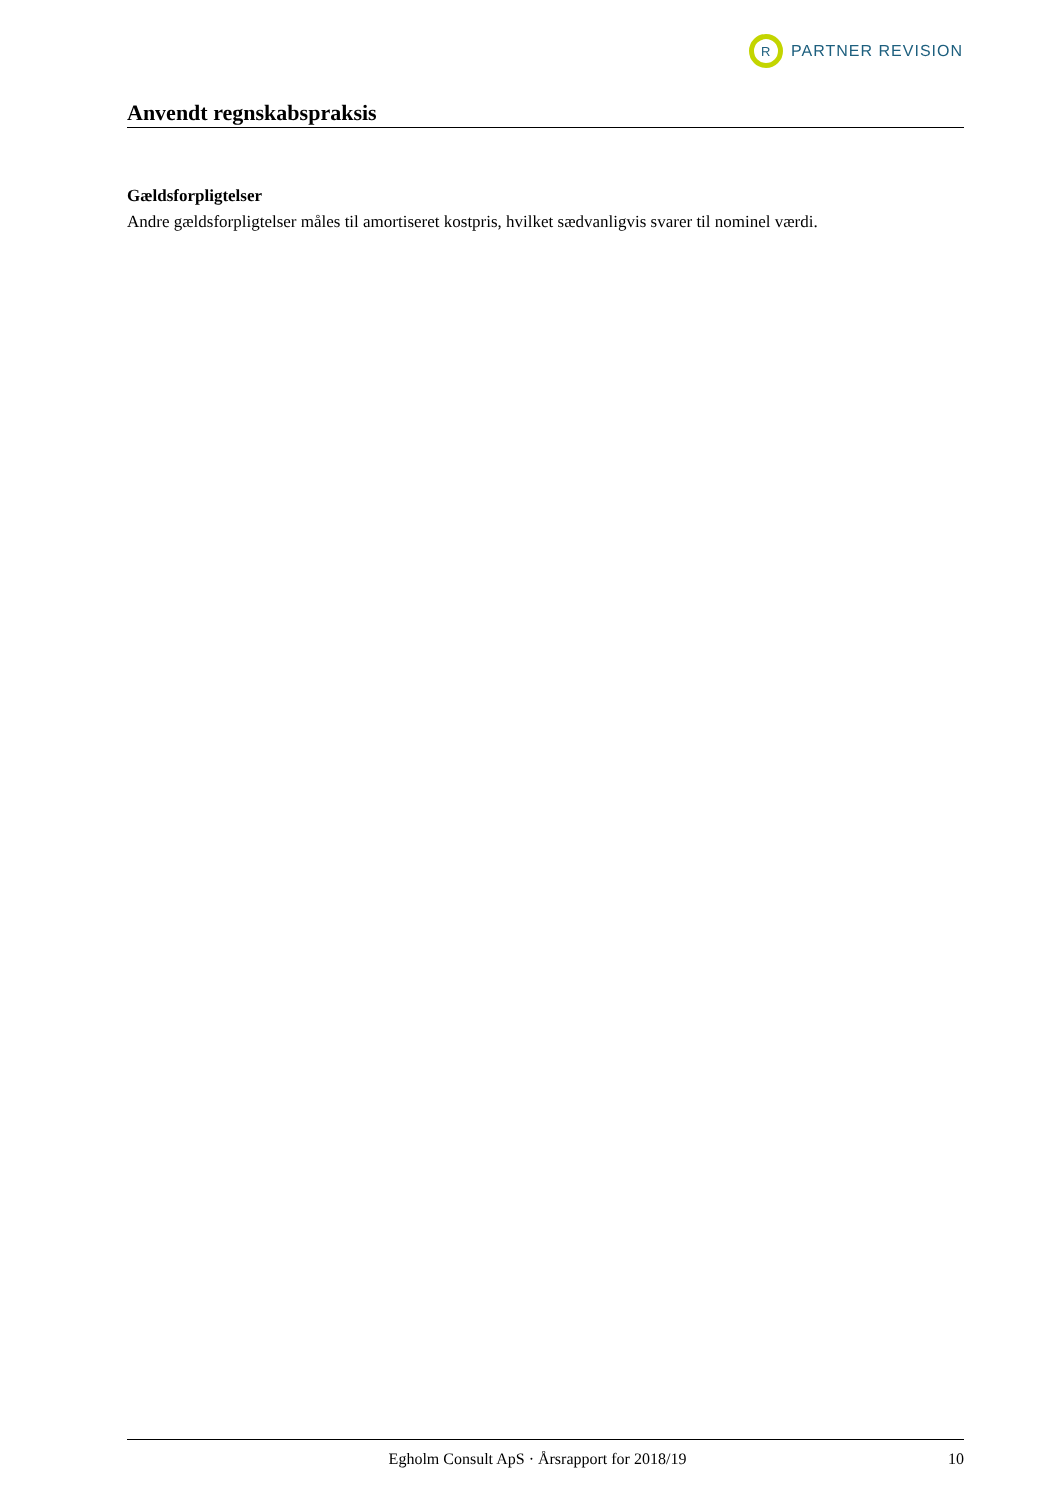R
PARTNER REVISION
Anvendt regnskabspraksis
Gældsforpligtelser
Andre gældsforpligtelser måles til amortiseret kostpris, hvilket sædvanligvis svarer til nominel værdi.
Egholm Consult ApS · Årsrapport for 2018/19 10